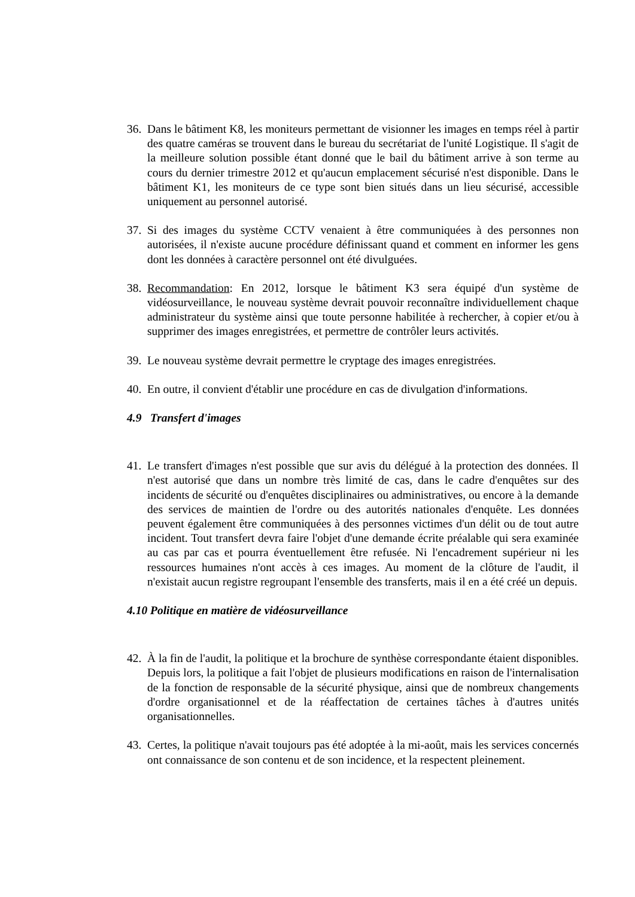36. Dans le bâtiment K8, les moniteurs permettant de visionner les images en temps réel à partir des quatre caméras se trouvent dans le bureau du secrétariat de l'unité Logistique. Il s'agit de la meilleure solution possible étant donné que le bail du bâtiment arrive à son terme au cours du dernier trimestre 2012 et qu'aucun emplacement sécurisé n'est disponible. Dans le bâtiment K1, les moniteurs de ce type sont bien situés dans un lieu sécurisé, accessible uniquement au personnel autorisé.
37. Si des images du système CCTV venaient à être communiquées à des personnes non autorisées, il n'existe aucune procédure définissant quand et comment en informer les gens dont les données à caractère personnel ont été divulguées.
38. Recommandation: En 2012, lorsque le bâtiment K3 sera équipé d'un système de vidéosurveillance, le nouveau système devrait pouvoir reconnaître individuellement chaque administrateur du système ainsi que toute personne habilitée à rechercher, à copier et/ou à supprimer des images enregistrées, et permettre de contrôler leurs activités.
39. Le nouveau système devrait permettre le cryptage des images enregistrées.
40. En outre, il convient d'établir une procédure en cas de divulgation d'informations.
4.9 Transfert d'images
41. Le transfert d'images n'est possible que sur avis du délégué à la protection des données. Il n'est autorisé que dans un nombre très limité de cas, dans le cadre d'enquêtes sur des incidents de sécurité ou d'enquêtes disciplinaires ou administratives, ou encore à la demande des services de maintien de l'ordre ou des autorités nationales d'enquête. Les données peuvent également être communiquées à des personnes victimes d'un délit ou de tout autre incident. Tout transfert devra faire l'objet d'une demande écrite préalable qui sera examinée au cas par cas et pourra éventuellement être refusée. Ni l'encadrement supérieur ni les ressources humaines n'ont accès à ces images. Au moment de la clôture de l'audit, il n'existait aucun registre regroupant l'ensemble des transferts, mais il en a été créé un depuis.
4.10 Politique en matière de vidéosurveillance
42. À la fin de l'audit, la politique et la brochure de synthèse correspondante étaient disponibles. Depuis lors, la politique a fait l'objet de plusieurs modifications en raison de l'internalisation de la fonction de responsable de la sécurité physique, ainsi que de nombreux changements d'ordre organisationnel et de la réaffectation de certaines tâches à d'autres unités organisationnelles.
43. Certes, la politique n'avait toujours pas été adoptée à la mi-août, mais les services concernés ont connaissance de son contenu et de son incidence, et la respectent pleinement.